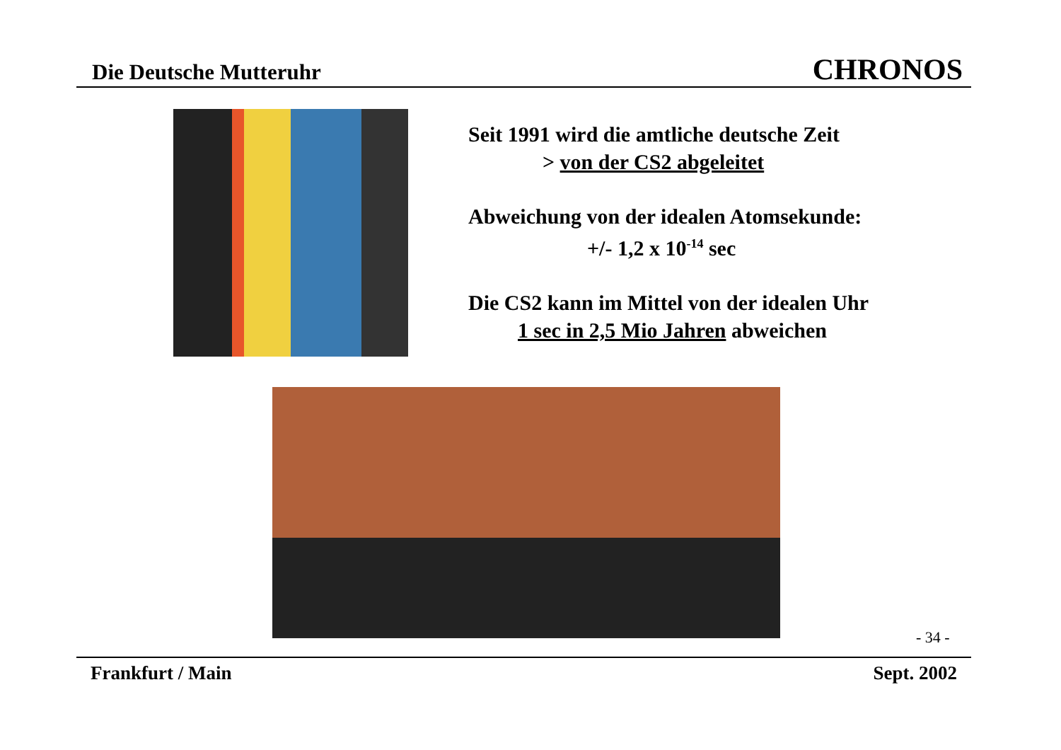Die Deutsche Mutteruhr CHRONOS
Seit 1991 wird die amtliche deutsche Zeit
> von der CS2 abgeleitet
Abweichung von der idealen Atomsekunde:
+/- 1,2 x 10<sup>-14</sup> sec
Die CS2 kann im Mittel von der idealen Uhr
1 sec in 2,5 Mio Jahren abweichen
- 34 -
Frankfurt / Main Sept. 2002